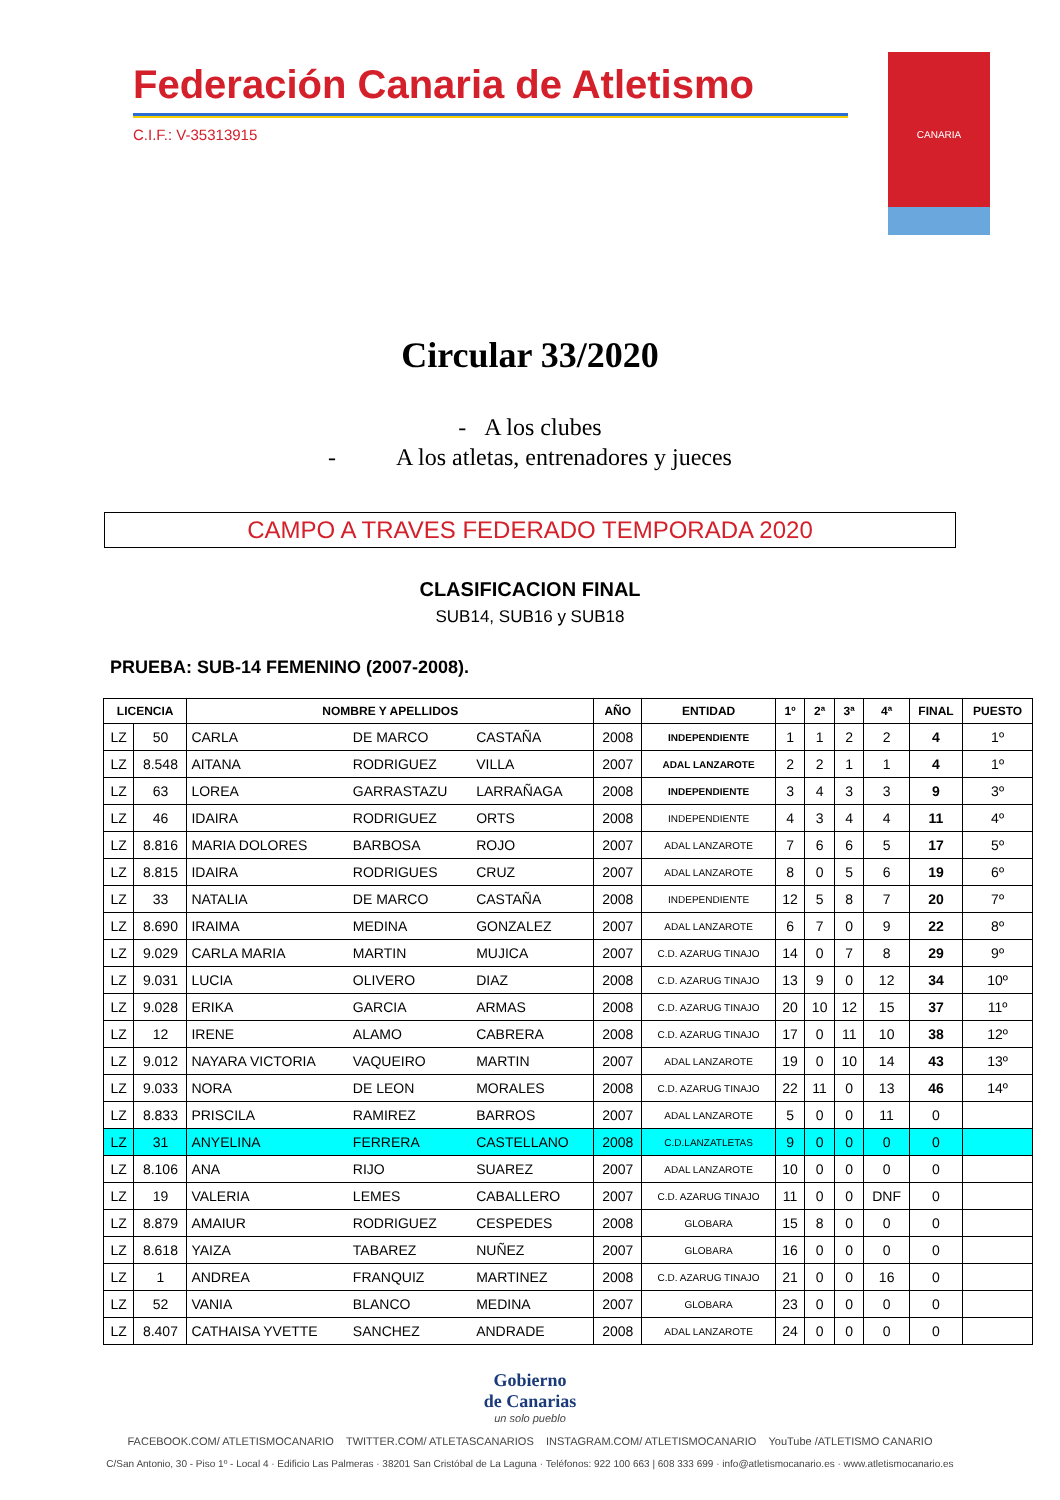Federación Canaria de Atletismo
C.I.F.: V-35313915
CANARIA
Circular 33/2020
- A los clubes
- A los atletas, entrenadores y jueces
CAMPO A TRAVES FEDERADO TEMPORADA 2020
CLASIFICACION FINAL
SUB14, SUB16 y SUB18
PRUEBA: SUB-14 FEMENINO (2007-2008).
| LICENCIA | | NOMBRE Y APELLIDOS | | | AÑO | ENTIDAD | 1º | 2ª | 3ª | 4ª | FINAL | PUESTO |
| --- | --- | --- | --- | --- | --- | --- | --- | --- | --- | --- | --- | --- |
| LZ | 50 | CARLA | DE MARCO | CASTAÑA | 2008 | INDEPENDIENTE | 1 | 1 | 2 | 2 | 4 | 1º |
| LZ | 8.548 | AITANA | RODRIGUEZ | VILLA | 2007 | ADAL LANZAROTE | 2 | 2 | 1 | 1 | 4 | 1º |
| LZ | 63 | LOREA | GARRASTAZU | LARRAÑAGA | 2008 | INDEPENDIENTE | 3 | 4 | 3 | 3 | 9 | 3º |
| LZ | 46 | IDAIRA | RODRIGUEZ | ORTS | 2008 | INDEPENDIENTE | 4 | 3 | 4 | 4 | 11 | 4º |
| LZ | 8.816 | MARIA DOLORES | BARBOSA | ROJO | 2007 | ADAL LANZAROTE | 7 | 6 | 6 | 5 | 17 | 5º |
| LZ | 8.815 | IDAIRA | RODRIGUES | CRUZ | 2007 | ADAL LANZAROTE | 8 | 0 | 5 | 6 | 19 | 6º |
| LZ | 33 | NATALIA | DE MARCO | CASTAÑA | 2008 | INDEPENDIENTE | 12 | 5 | 8 | 7 | 20 | 7º |
| LZ | 8.690 | IRAIMA | MEDINA | GONZALEZ | 2007 | ADAL LANZAROTE | 6 | 7 | 0 | 9 | 22 | 8º |
| LZ | 9.029 | CARLA MARIA | MARTIN | MUJICA | 2007 | C.D. AZARUG TINAJO | 14 | 0 | 7 | 8 | 29 | 9º |
| LZ | 9.031 | LUCIA | OLIVERO | DIAZ | 2008 | C.D. AZARUG TINAJO | 13 | 9 | 0 | 12 | 34 | 10º |
| LZ | 9.028 | ERIKA | GARCIA | ARMAS | 2008 | C.D. AZARUG TINAJO | 20 | 10 | 12 | 15 | 37 | 11º |
| LZ | 12 | IRENE | ALAMO | CABRERA | 2008 | C.D. AZARUG TINAJO | 17 | 0 | 11 | 10 | 38 | 12º |
| LZ | 9.012 | NAYARA VICTORIA | VAQUEIRO | MARTIN | 2007 | ADAL LANZAROTE | 19 | 0 | 10 | 14 | 43 | 13º |
| LZ | 9.033 | NORA | DE LEON | MORALES | 2008 | C.D. AZARUG TINAJO | 22 | 11 | 0 | 13 | 46 | 14º |
| LZ | 8.833 | PRISCILA | RAMIREZ | BARROS | 2007 | ADAL LANZAROTE | 5 | 0 | 0 | 11 | 0 | |
| LZ | 31 | ANYELINA | FERRERA | CASTELLANO | 2008 | C.D.LANZATLETAS | 9 | 0 | 0 | 0 | 0 | |
| LZ | 8.106 | ANA | RIJO | SUAREZ | 2007 | ADAL LANZAROTE | 10 | 0 | 0 | 0 | 0 | |
| LZ | 19 | VALERIA | LEMES | CABALLERO | 2007 | C.D. AZARUG TINAJO | 11 | 0 | 0 | DNF | 0 | |
| LZ | 8.879 | AMAIUR | RODRIGUEZ | CESPEDES | 2008 | GLOBARA | 15 | 8 | 0 | 0 | 0 | |
| LZ | 8.618 | YAIZA | TABAREZ | NUÑEZ | 2007 | GLOBARA | 16 | 0 | 0 | 0 | 0 | |
| LZ | 1 | ANDREA | FRANQUIZ | MARTINEZ | 2008 | C.D. AZARUG TINAJO | 21 | 0 | 0 | 16 | 0 | |
| LZ | 52 | VANIA | BLANCO | MEDINA | 2007 | GLOBARA | 23 | 0 | 0 | 0 | 0 | |
| LZ | 8.407 | CATHAISA YVETTE | SANCHEZ | ANDRADE | 2008 | ADAL LANZAROTE | 24 | 0 | 0 | 0 | 0 | |
Gobierno
de Canarias
un solo pueblo
FACEBOOK.COM/ ATLETISMOCANARIO TWITTER.COM/ ATLETASCANARIOS INSTAGRAM.COM/ ATLETISMOCANARIO YouTube /ATLETISMO CANARIO
C/San Antonio, 30 - Piso 1º - Local 4 · Edificio Las Palmeras · 38201 San Cristóbal de La Laguna · Teléfonos: 922 100 663 | 608 333 699 · info@atletismocanario.es · www.atletismocanario.es